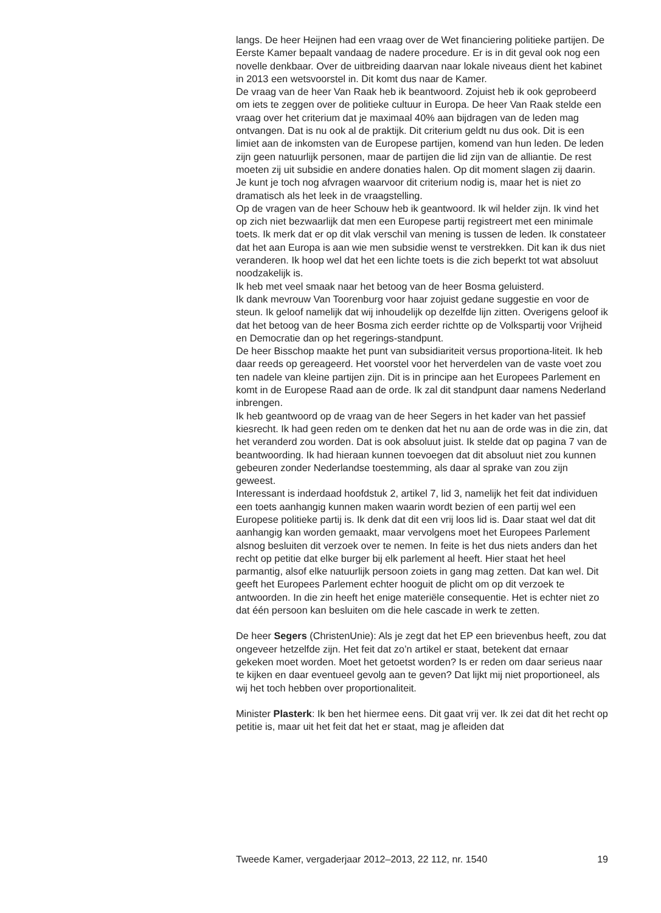langs. De heer Heijnen had een vraag over de Wet financiering politieke partijen. De Eerste Kamer bepaalt vandaag de nadere procedure. Er is in dit geval ook nog een novelle denkbaar. Over de uitbreiding daarvan naar lokale niveaus dient het kabinet in 2013 een wetsvoorstel in. Dit komt dus naar de Kamer.
De vraag van de heer Van Raak heb ik beantwoord. Zojuist heb ik ook geprobeerd om iets te zeggen over de politieke cultuur in Europa. De heer Van Raak stelde een vraag over het criterium dat je maximaal 40% aan bijdragen van de leden mag ontvangen. Dat is nu ook al de praktijk. Dit criterium geldt nu dus ook. Dit is een limiet aan de inkomsten van de Europese partijen, komend van hun leden. De leden zijn geen natuurlijk personen, maar de partijen die lid zijn van de alliantie. De rest moeten zij uit subsidie en andere donaties halen. Op dit moment slagen zij daarin. Je kunt je toch nog afvragen waarvoor dit criterium nodig is, maar het is niet zo dramatisch als het leek in de vraagstelling.
Op de vragen van de heer Schouw heb ik geantwoord. Ik wil helder zijn. Ik vind het op zich niet bezwaarlijk dat men een Europese partij registreert met een minimale toets. Ik merk dat er op dit vlak verschil van mening is tussen de leden. Ik constateer dat het aan Europa is aan wie men subsidie wenst te verstrekken. Dit kan ik dus niet veranderen. Ik hoop wel dat het een lichte toets is die zich beperkt tot wat absoluut noodzakelijk is.
Ik heb met veel smaak naar het betoog van de heer Bosma geluisterd.
Ik dank mevrouw Van Toorenburg voor haar zojuist gedane suggestie en voor de steun. Ik geloof namelijk dat wij inhoudelijk op dezelfde lijn zitten. Overigens geloof ik dat het betoog van de heer Bosma zich eerder richtte op de Volkspartij voor Vrijheid en Democratie dan op het regerings-standpunt.
De heer Bisschop maakte het punt van subsidiariteit versus proportiona-liteit. Ik heb daar reeds op gereageerd. Het voorstel voor het herverdelen van de vaste voet zou ten nadele van kleine partijen zijn. Dit is in principe aan het Europees Parlement en komt in de Europese Raad aan de orde. Ik zal dit standpunt daar namens Nederland inbrengen.
Ik heb geantwoord op de vraag van de heer Segers in het kader van het passief kiesrecht. Ik had geen reden om te denken dat het nu aan de orde was in die zin, dat het veranderd zou worden. Dat is ook absoluut juist. Ik stelde dat op pagina 7 van de beantwoording. Ik had hieraan kunnen toevoegen dat dit absoluut niet zou kunnen gebeuren zonder Nederlandse toestemming, als daar al sprake van zou zijn geweest.
Interessant is inderdaad hoofdstuk 2, artikel 7, lid 3, namelijk het feit dat individuen een toets aanhangig kunnen maken waarin wordt bezien of een partij wel een Europese politieke partij is. Ik denk dat dit een vrij loos lid is. Daar staat wel dat dit aanhangig kan worden gemaakt, maar vervolgens moet het Europees Parlement alsnog besluiten dit verzoek over te nemen. In feite is het dus niets anders dan het recht op petitie dat elke burger bij elk parlement al heeft. Hier staat het heel parmantig, alsof elke natuurlijk persoon zoiets in gang mag zetten. Dat kan wel. Dit geeft het Europees Parlement echter hooguit de plicht om op dit verzoek te antwoorden. In die zin heeft het enige materiële consequentie. Het is echter niet zo dat één persoon kan besluiten om die hele cascade in werk te zetten.
De heer Segers (ChristenUnie): Als je zegt dat het EP een brievenbus heeft, zou dat ongeveer hetzelfde zijn. Het feit dat zo’n artikel er staat, betekent dat ernaar gekeken moet worden. Moet het getoetst worden? Is er reden om daar serieus naar te kijken en daar eventueel gevolg aan te geven? Dat lijkt mij niet proportioneel, als wij het toch hebben over proportionaliteit.
Minister Plasterk: Ik ben het hiermee eens. Dit gaat vrij ver. Ik zei dat dit het recht op petitie is, maar uit het feit dat het er staat, mag je afleiden dat
Tweede Kamer, vergaderjaar 2012–2013, 22 112, nr. 1540 19